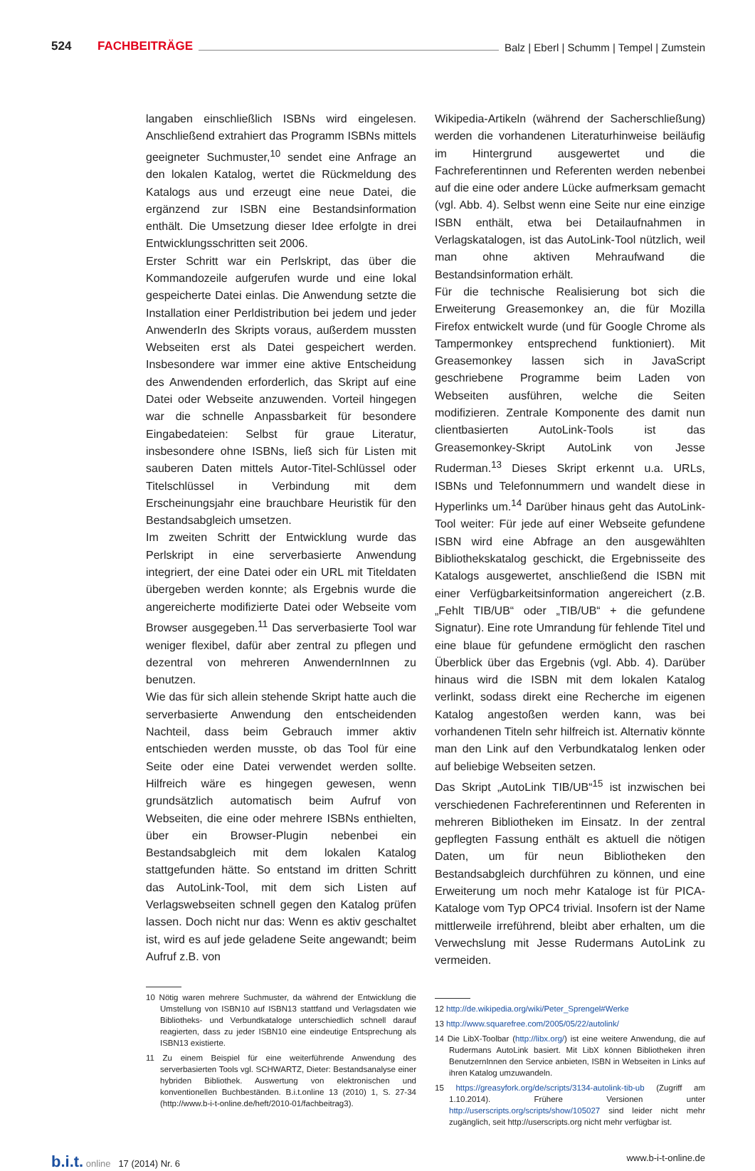524 FACHBEITRÄGE Balz | Eberl | Schumm | Tempel | Zumstein
langaben einschließlich ISBNs wird eingelesen. Anschließend extrahiert das Programm ISBNs mittels geeigneter Suchmuster,<sup>10</sup> sendet eine Anfrage an den lokalen Katalog, wertet die Rückmeldung des Katalogs aus und erzeugt eine neue Datei, die ergänzend zur ISBN eine Bestandsinformation enthält. Die Umsetzung dieser Idee erfolgte in drei Entwicklungsschritten seit 2006.
Erster Schritt war ein Perlskript, das über die Kommandozeile aufgerufen wurde und eine lokal gespeicherte Datei einlas. Die Anwendung setzte die Installation einer Perldistribution bei jedem und jeder AnwenderIn des Skripts voraus, außerdem mussten Webseiten erst als Datei gespeichert werden. Insbesondere war immer eine aktive Entscheidung des Anwendenden erforderlich, das Skript auf eine Datei oder Webseite anzuwenden. Vorteil hingegen war die schnelle Anpassbarkeit für besondere Eingabedateien: Selbst für graue Literatur, insbesondere ohne ISBNs, ließ sich für Listen mit sauberen Daten mittels Autor-Titel-Schlüssel oder Titelschlüssel in Verbindung mit dem Erscheinungsjahr eine brauchbare Heuristik für den Bestandsabgleich umsetzen.
Im zweiten Schritt der Entwicklung wurde das Perlskript in eine serverbasierte Anwendung integriert, der eine Datei oder ein URL mit Titeldaten übergeben werden konnte; als Ergebnis wurde die angereicherte modifizierte Datei oder Webseite vom Browser ausgegeben.<sup>11</sup> Das serverbasierte Tool war weniger flexibel, dafür aber zentral zu pflegen und dezentral von mehreren AnwendernInnen zu benutzen.
Wie das für sich allein stehende Skript hatte auch die serverbasierte Anwendung den entscheidenden Nachteil, dass beim Gebrauch immer aktiv entschieden werden musste, ob das Tool für eine Seite oder eine Datei verwendet werden sollte. Hilfreich wäre es hingegen gewesen, wenn grundsätzlich automatisch beim Aufruf von Webseiten, die eine oder mehrere ISBNs enthielten, über ein Browser-Plugin nebenbei ein Bestandsabgleich mit dem lokalen Katalog stattgefunden hätte. So entstand im dritten Schritt das AutoLink-Tool, mit dem sich Listen auf Verlagswebseiten schnell gegen den Katalog prüfen lassen. Doch nicht nur das: Wenn es aktiv geschaltet ist, wird es auf jede geladene Seite angewandt; beim Aufruf z.B. von
10 Nötig waren mehrere Suchmuster, da während der Entwicklung die Umstellung von ISBN10 auf ISBN13 stattfand und Verlagsdaten wie Bibliotheks- und Verbundkataloge unterschiedlich schnell darauf reagierten, dass zu jeder ISBN10 eine eindeutige Entsprechung als ISBN13 existierte.
11 Zu einem Beispiel für eine weiterführende Anwendung des serverbasierten Tools vgl. SCHWARTZ, Dieter: Bestandsanalyse einer hybriden Bibliothek. Auswertung von elektronischen und konventionellen Buchbeständen. B.i.t.online 13 (2010) 1, S. 27-34 (http://www.b-i-t-online.de/heft/2010-01/fachbeitrag3).
Wikipedia-Artikeln (während der Sacherschließung) werden die vorhandenen Literaturhinweise beiläufig im Hintergrund ausgewertet und die Fachreferentinnen und Referenten werden nebenbei auf die eine oder andere Lücke aufmerksam gemacht (vgl. Abb. 4). Selbst wenn eine Seite nur eine einzige ISBN enthält, etwa bei Detailaufnahmen in Verlagskatalogen, ist das AutoLink-Tool nützlich, weil man ohne aktiven Mehraufwand die Bestandsinformation erhält.
Für die technische Realisierung bot sich die Erweiterung Greasemonkey an, die für Mozilla Firefox entwickelt wurde (und für Google Chrome als Tampermonkey entsprechend funktioniert). Mit Greasemonkey lassen sich in JavaScript geschriebene Programme beim Laden von Webseiten ausführen, welche die Seiten modifizieren. Zentrale Komponente des damit nun clientbasierten AutoLink-Tools ist das Greasemonkey-Skript AutoLink von Jesse Ruderman.<sup>13</sup> Dieses Skript erkennt u.a. URLs, ISBNs und Telefonnummern und wandelt diese in Hyperlinks um.<sup>14</sup> Darüber hinaus geht das AutoLink-Tool weiter: Für jede auf einer Webseite gefundene ISBN wird eine Abfrage an den ausgewählten Bibliothekskatalog geschickt, die Ergebnisseite des Katalogs ausgewertet, anschließend die ISBN mit einer Verfügbarkeitsinformation angereichert (z.B. „Fehlt TIB/UB“ oder „TIB/UB“ + die gefundene Signatur). Eine rote Umrandung für fehlende Titel und eine blaue für gefundene ermöglicht den raschen Überblick über das Ergebnis (vgl. Abb. 4). Darüber hinaus wird die ISBN mit dem lokalen Katalog verlinkt, sodass direkt eine Recherche im eigenen Katalog angestoßen werden kann, was bei vorhandenen Titeln sehr hilfreich ist. Alternativ könnte man den Link auf den Verbundkatalog lenken oder auf beliebige Webseiten setzen.
Das Skript „AutoLink TIB/UB“<sup>15</sup> ist inzwischen bei verschiedenen Fachreferentinnen und Referenten in mehreren Bibliotheken im Einsatz. In der zentral gepflegten Fassung enthält es aktuell die nötigen Daten, um für neun Bibliotheken den Bestandsabgleich durchführen zu können, und eine Erweiterung um noch mehr Kataloge ist für PICA-Kataloge vom Typ OPC4 trivial. Insofern ist der Name mittlerweile irreführend, bleibt aber erhalten, um die Verwechslung mit Jesse Rudermans AutoLink zu vermeiden.
12 http://de.wikipedia.org/wiki/Peter_Sprengel#Werke
13 http://www.squarefree.com/2005/05/22/autolink/
14 Die LibX-Toolbar (http://libx.org/) ist eine weitere Anwendung, die auf Rudermans AutoLink basiert. Mit LibX können Bibliotheken ihren BenutzernInnen den Service anbieten, ISBN in Webseiten in Links auf ihren Katalog umzuwandeln.
15 https://greasyfork.org/de/scripts/3134-autolink-tib-ub (Zugriff am 1.10.2014). Frühere Versionen unter http://userscripts.org/scripts/show/105027 sind leider nicht mehr zugänglich, seit http://userscripts.org nicht mehr verfügbar ist.
b.i.t. online 17 (2014) Nr. 6 www.b-i-t-online.de